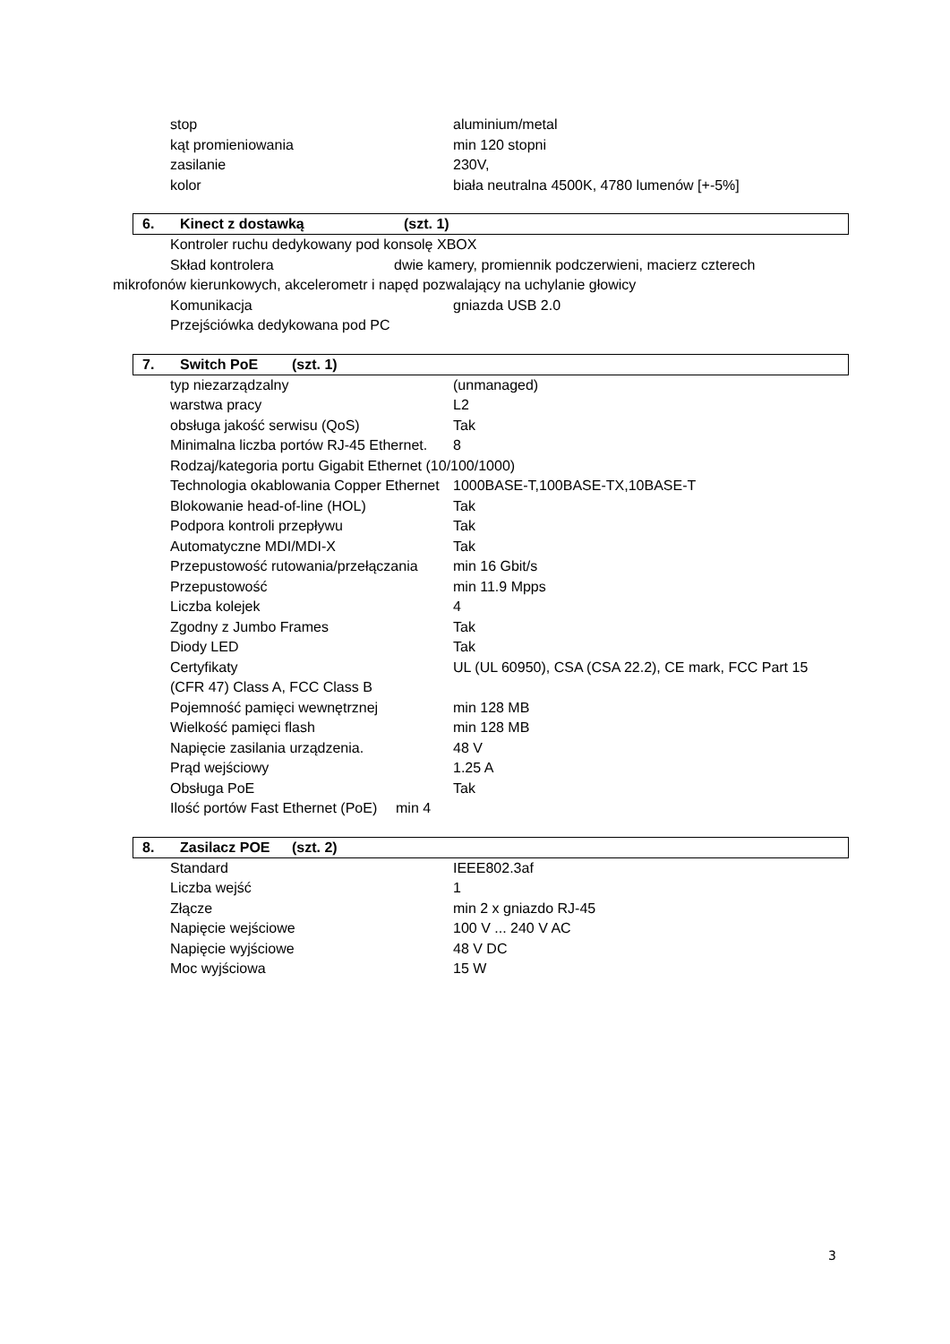stop aluminium/metal
kąt promieniowania min 120 stopni
zasilanie 230V,
kolor biała neutralna 4500K, 4780 lumenów [+-5%]
6. Kinect z dostawką (szt. 1)
Kontroler ruchu dedykowany pod konsolę XBOX
Skład kontrolera dwie kamery, promiennik podczerwieni, macierz czterech
mikrofonów kierunkowych, akcelerometr i napęd pozwalający na uchylanie głowicy
Komunikacja gniazda USB 2.0
Przejściówka dedykowana pod PC
7. Switch PoE (szt. 1)
typ niezarządzalny (unmanaged)
warstwa pracy L2
obsługa jakość serwisu (QoS) Tak
Minimalna liczba portów RJ-45 Ethernet. 8
Rodzaj/kategoria portu Gigabit Ethernet (10/100/1000)
Technologia okablowania Copper Ethernet 1000BASE-T,100BASE-TX,10BASE-T
Blokowanie head-of-line (HOL) Tak
Podpora kontroli przepływu Tak
Automatyczne MDI/MDI-X Tak
Przepustowość rutowania/przełączania min 16 Gbit/s
Przepustowość min 11.9 Mpps
Liczba kolejek 4
Zgodny z Jumbo Frames Tak
Diody LED Tak
Certyfikaty UL (UL 60950), CSA (CSA 22.2), CE mark, FCC Part 15
(CFR 47) Class A, FCC Class B
Pojemność pamięci wewnętrznej min 128 MB
Wielkość pamięci flash min 128 MB
Napięcie zasilania urządzenia. 48 V
Prąd wejściowy 1.25 A
Obsługa PoE Tak
Ilość portów Fast Ethernet (PoE) min 4
8. Zasilacz POE (szt. 2)
Standard IEEE802.3af
Liczba wejść 1
Złącze min 2 x gniazdo RJ-45
Napięcie wejściowe 100 V ... 240 V AC
Napięcie wyjściowe 48 V DC
Moc wyjściowa 15 W
3